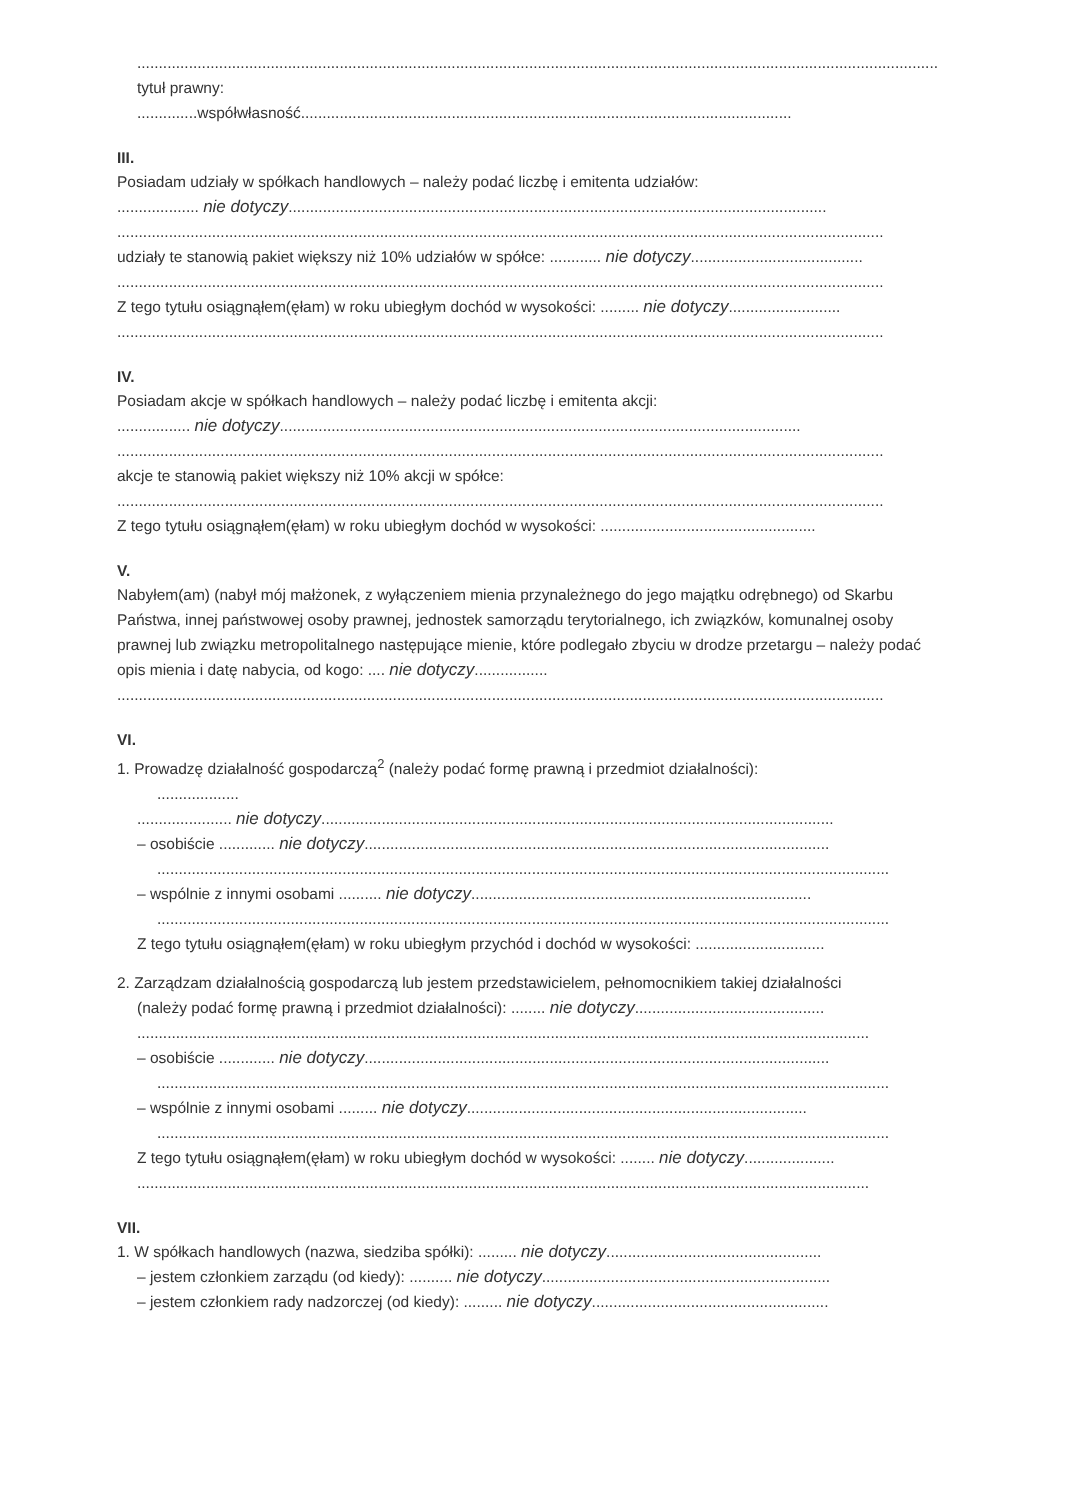..........................................................................................................................................................................................
tytuł prawny:
..............współwłasność..................................................................................................................
III.
Posiadam udziały w spółkach handlowych – należy podać liczbę i emitenta udziałów:
................... nie dotyczy.............................................................................................................................
..................................................................................................................................................................................
udziały te stanowią pakiet większy niż 10% udziałów w spółce: ............ nie dotyczy........................................
..................................................................................................................................................................................
Z tego tytułu osiągnąłem(ęłam) w roku ubiegłym dochód w wysokości: ......... nie dotyczy..........................
..................................................................................................................................................................................
IV.
Posiadam akcje w spółkach handlowych – należy podać liczbę i emitenta akcji:
................. nie dotyczy.........................................................................................................................
..................................................................................................................................................................................
akcje te stanowią pakiet większy niż 10% akcji w spółce:
..................................................................................................................................................................................
Z tego tytułu osiągnąłem(ęłam) w roku ubiegłym dochód w wysokości: ..................................................
V.
Nabyłem(am) (nabył mój małżonek, z wyłączeniem mienia przynależnego do jego majątku odrębnego) od Skarbu Państwa, innej państwowej osoby prawnej, jednostek samorządu terytorialnego, ich związków, komunalnej osoby prawnej lub związku metropolitalnego następujące mienie, które podlegało zbyciu w drodze przetargu – należy podać opis mienia i datę nabycia, od kogo: .... nie dotyczy.................
..................................................................................................................................................................................
VI.
1. Prowadzę działalność gospodarczą<sup>2</sup> (należy podać formę prawną i przedmiot działalności):
...................
...................... nie dotyczy.......................................................................................................................
– osobiście ............. nie dotyczy............................................................................................................
..........................................................................................................................................................................
– wspólnie z innymi osobami .......... nie dotyczy...............................................................................
..........................................................................................................................................................................
Z tego tytułu osiągnąłem(ęłam) w roku ubiegłym przychód i dochód w wysokości: ..............................
2. Zarządzam działalnością gospodarczą lub jestem przedstawicielem, pełnomocnikiem takiej działalności
(należy podać formę prawną i przedmiot działalności): ........ nie dotyczy............................................
..........................................................................................................................................................................
– osobiście ............. nie dotyczy............................................................................................................
..........................................................................................................................................................................
– wspólnie z innymi osobami ......... nie dotyczy...............................................................................
..........................................................................................................................................................................
Z tego tytułu osiągnąłem(ęłam) w roku ubiegłym dochód w wysokości: ........ nie dotyczy.....................
..........................................................................................................................................................................
VII.
1. W spółkach handlowych (nazwa, siedziba spółki): ......... nie dotyczy..................................................
– jestem członkiem zarządu (od kiedy): .......... nie dotyczy...................................................................
– jestem członkiem rady nadzorczej (od kiedy): ......... nie dotyczy.......................................................